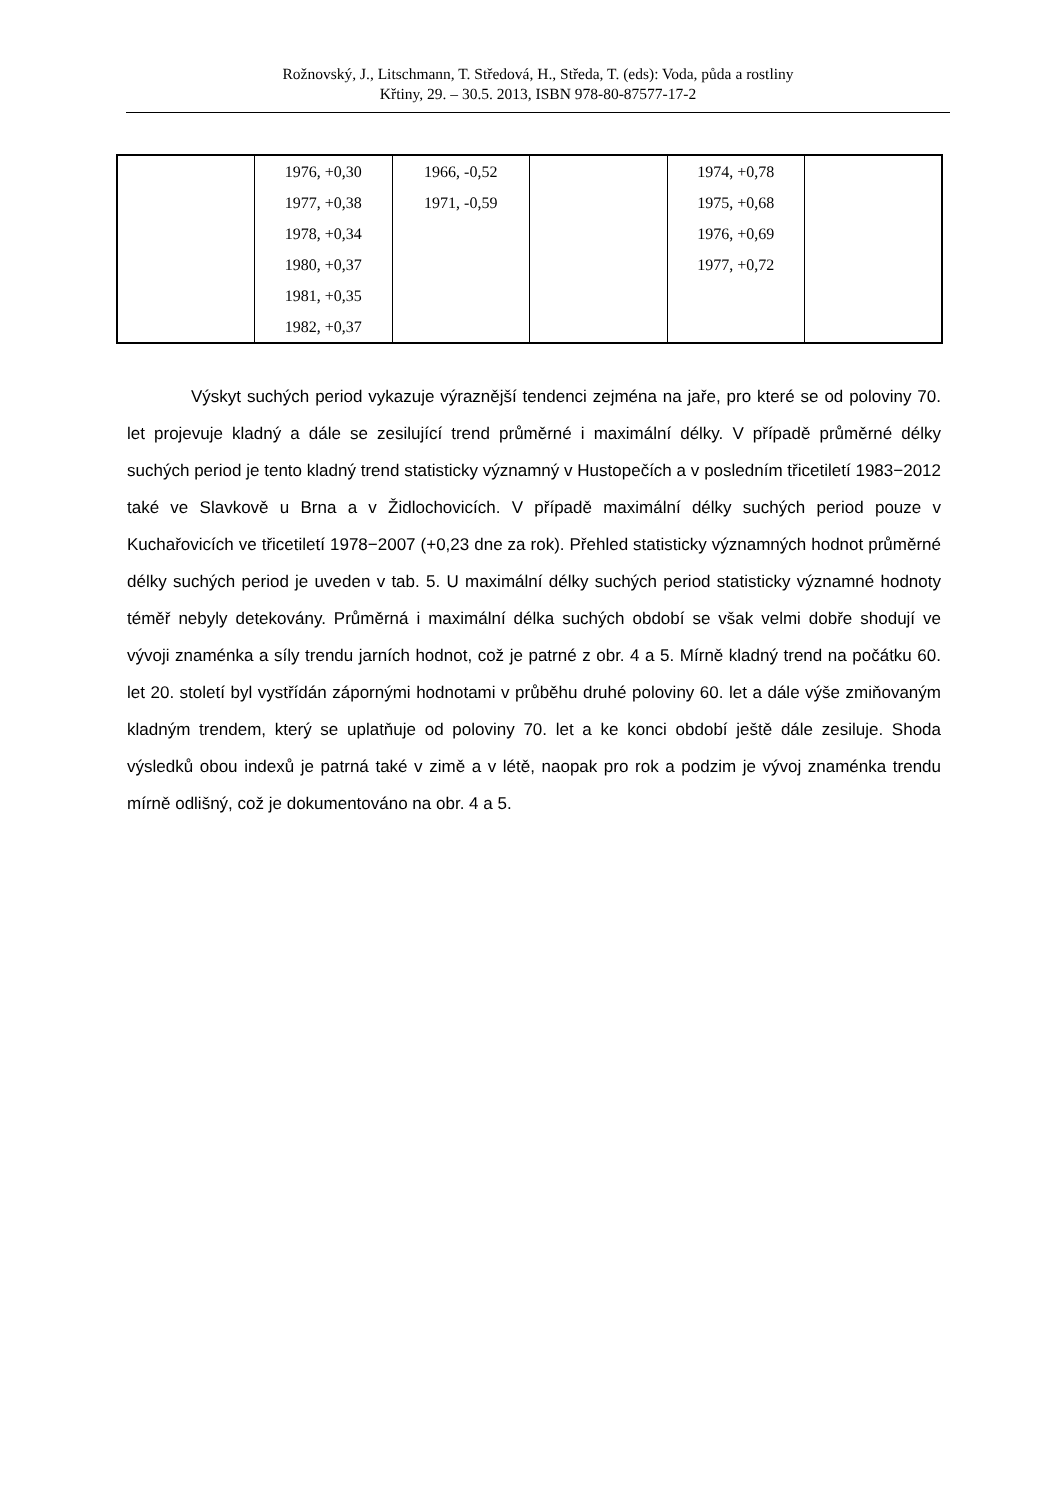Rožnovský, J., Litschmann, T. Středová, H., Středa, T. (eds): Voda, půda a rostliny
Křtiny, 29. – 30.5. 2013, ISBN 978-80-87577-17-2
| | 1976, +0,30 1977, +0,38 1978, +0,34 1980, +0,37 1981, +0,35 1982, +0,37 | 1966, -0,52 1971, -0,59 | | 1974, +0,78 1975, +0,68 1976, +0,69 1977, +0,72 | |
Výskyt suchých period vykazuje výraznější tendenci zejména na jaře, pro které se od poloviny 70. let projevuje kladný a dále se zesilující trend průměrné i maximální délky. V případě průměrné délky suchých period je tento kladný trend statisticky významný v Hustopečích a v posledním třicetiletí 1983−2012 také ve Slavkově u Brna a v Židlochovicích. V případě maximální délky suchých period pouze v Kuchařovicích ve třicetiletí 1978−2007 (+0,23 dne za rok). Přehled statisticky významných hodnot průměrné délky suchých period je uveden v tab. 5. U maximální délky suchých period statisticky významné hodnoty téměř nebyly detekovány. Průměrná i maximální délka suchých období se však velmi dobře shodují ve vývoji znaménka a síly trendu jarních hodnot, což je patrné z obr. 4 a 5. Mírně kladný trend na počátku 60. let 20. století byl vystřídán zápornými hodnotami v průběhu druhé poloviny 60. let a dále výše zmiňovaným kladným trendem, který se uplatňuje od poloviny 70. let a ke konci období ještě dále zesiluje. Shoda výsledků obou indexů je patrná také v zimě a v létě, naopak pro rok a podzim je vývoj znaménka trendu mírně odlišný, což je dokumentováno na obr. 4 a 5.